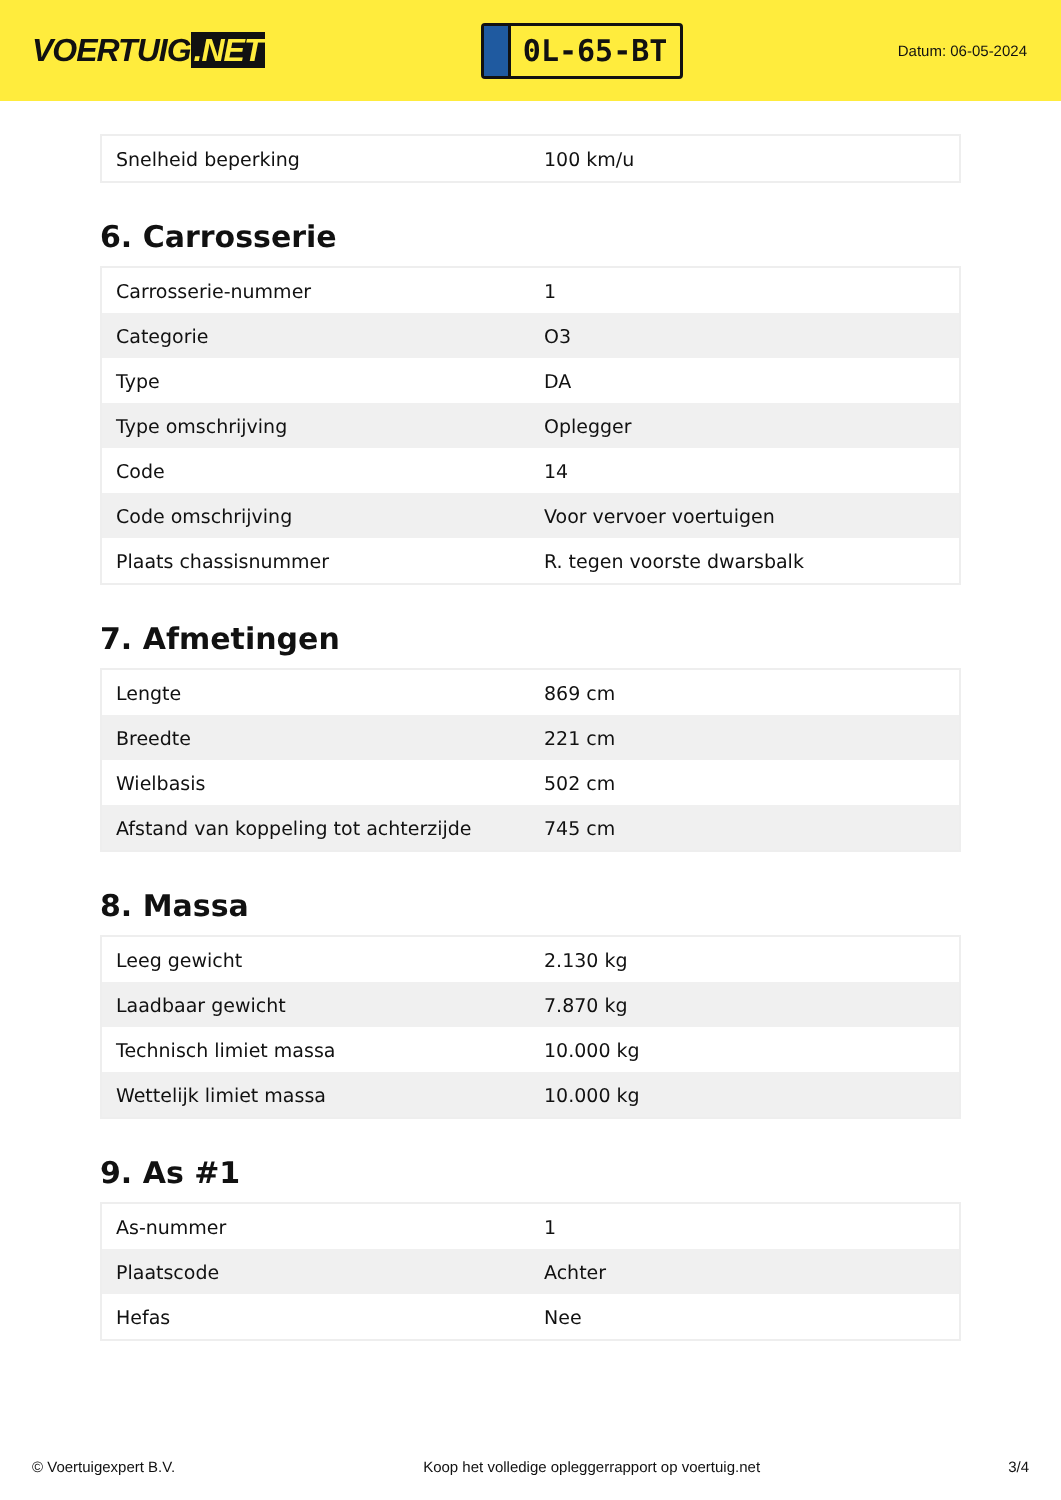VOERTUIG.NET
0L-65-BT
Datum: 06-05-2024
| Snelheid beperking | 100 km/u |
6. Carrosserie
| Carrosserie-nummer | 1 |
| Categorie | O3 |
| Type | DA |
| Type omschrijving | Oplegger |
| Code | 14 |
| Code omschrijving | Voor vervoer voertuigen |
| Plaats chassisnummer | R. tegen voorste dwarsbalk |
7. Afmetingen
| Lengte | 869 cm |
| Breedte | 221 cm |
| Wielbasis | 502 cm |
| Afstand van koppeling tot achterzijde | 745 cm |
8. Massa
| Leeg gewicht | 2.130 kg |
| Laadbaar gewicht | 7.870 kg |
| Technisch limiet massa | 10.000 kg |
| Wettelijk limiet massa | 10.000 kg |
9. As #1
| As-nummer | 1 |
| Plaatscode | Achter |
| Hefas | Nee |
© Voertuigexpert B.V. Koop het volledige opleggerrapport op voertuig.net 3/4